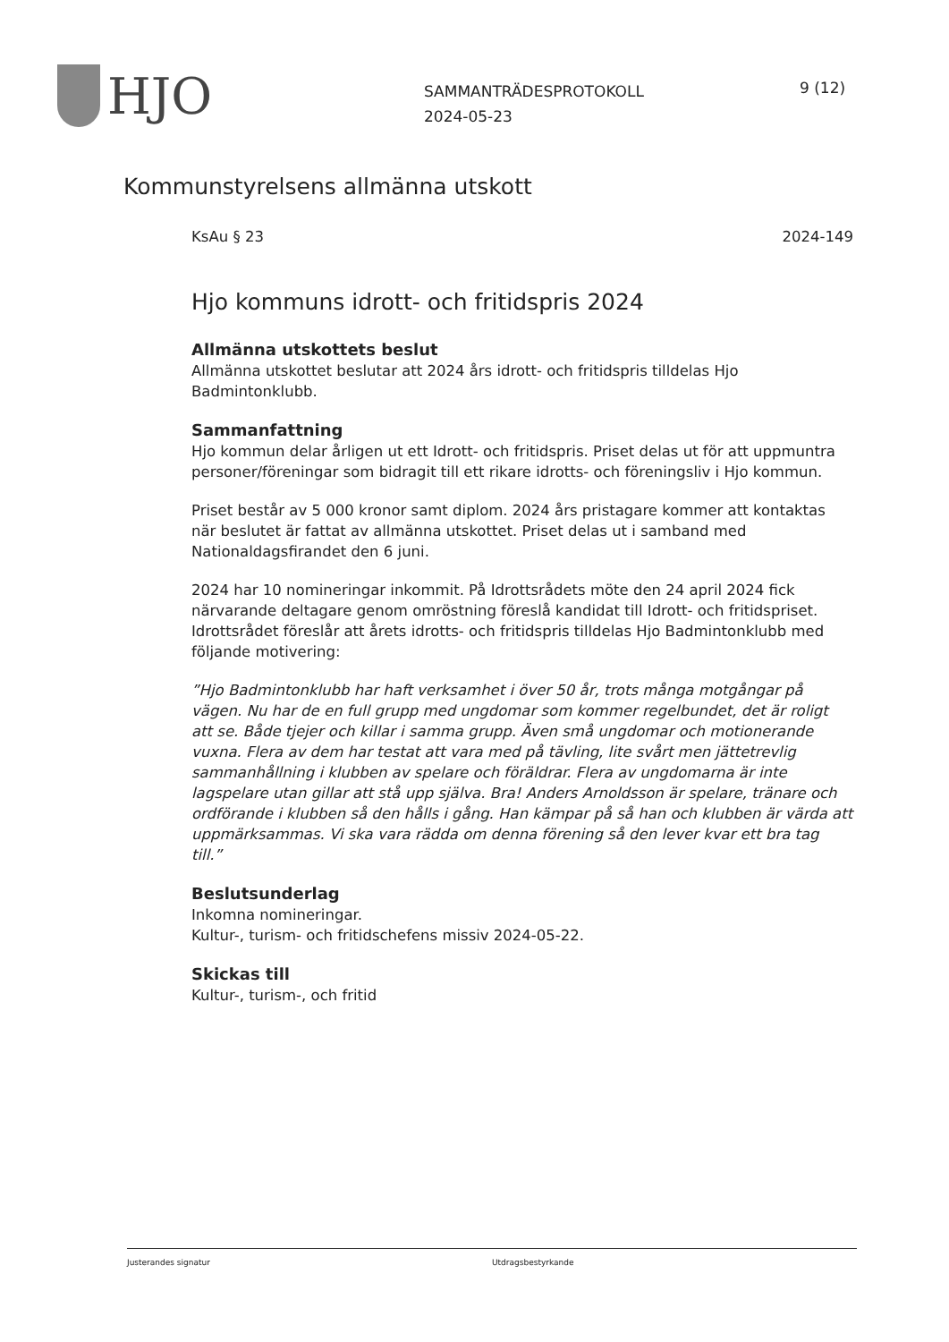HJO
SAMMANTRÄDESPROTOKOLL
2024-05-23
9 (12)
Kommunstyrelsens allmänna utskott
KsAu § 23 2024-149
Hjo kommuns idrott- och fritidspris 2024
Allmänna utskottets beslut
Allmänna utskottet beslutar att 2024 års idrott- och fritidspris tilldelas Hjo Badmintonklubb.
Sammanfattning
Hjo kommun delar årligen ut ett Idrott- och fritidspris. Priset delas ut för att uppmuntra personer/föreningar som bidragit till ett rikare idrotts- och föreningsliv i Hjo kommun.
Priset består av 5 000 kronor samt diplom. 2024 års pristagare kommer att kontaktas när beslutet är fattat av allmänna utskottet. Priset delas ut i samband med Nationaldagsfirandet den 6 juni.
2024 har 10 nomineringar inkommit. På Idrottsrådets möte den 24 april 2024 fick närvarande deltagare genom omröstning föreslå kandidat till Idrott- och fritidspriset. Idrottsrådet föreslår att årets idrotts- och fritidspris tilldelas Hjo Badmintonklubb med följande motivering:
”Hjo Badmintonklubb har haft verksamhet i över 50 år, trots många motgångar på vägen. Nu har de en full grupp med ungdomar som kommer regelbundet, det är roligt att se. Både tjejer och killar i samma grupp. Även små ungdomar och motionerande vuxna. Flera av dem har testat att vara med på tävling, lite svårt men jättetrevlig sammanhållning i klubben av spelare och föräldrar. Flera av ungdomarna är inte lagspelare utan gillar att stå upp själva. Bra! Anders Arnoldsson är spelare, tränare och ordförande i klubben så den hålls i gång. Han kämpar på så han och klubben är värda att uppmärksammas. Vi ska vara rädda om denna förening så den lever kvar ett bra tag till.”
Beslutsunderlag
Inkomna nomineringar.
Kultur-, turism- och fritidschefens missiv 2024-05-22.
Skickas till
Kultur-, turism-, och fritid
Justerandes signatur Utdragsbestyrkande